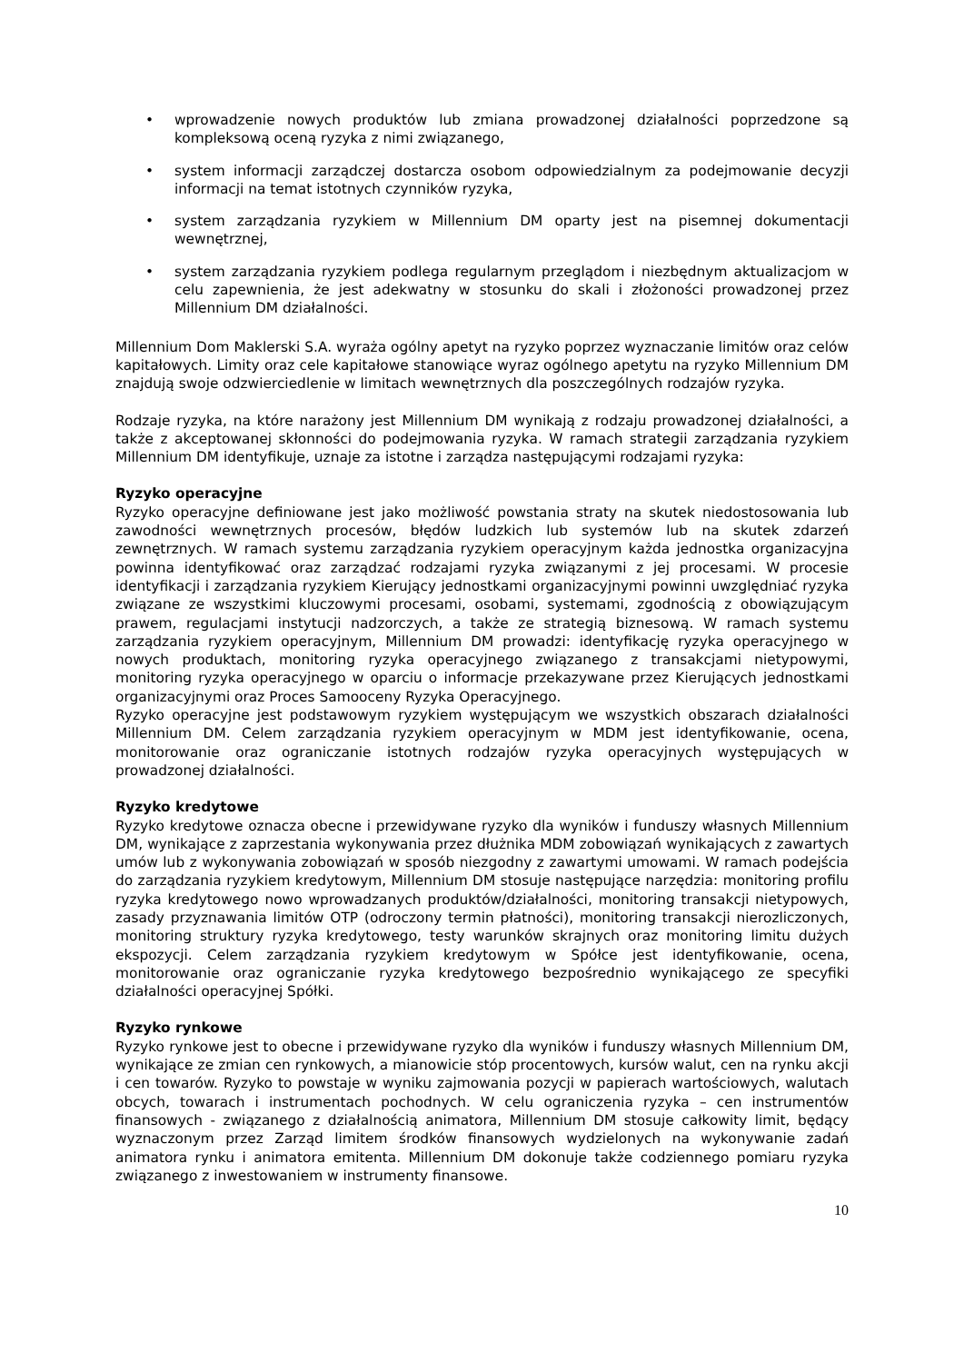• wprowadzenie nowych produktów lub zmiana prowadzonej działalności poprzedzone są kompleksową oceną ryzyka z nimi związanego,
• system informacji zarządczej dostarcza osobom odpowiedzialnym za podejmowanie decyzji informacji na temat istotnych czynników ryzyka,
• system zarządzania ryzykiem w Millennium DM oparty jest na pisemnej dokumentacji wewnętrznej,
• system zarządzania ryzykiem podlega regularnym przeglądom i niezbędnym aktualizacjom w celu zapewnienia, że jest adekwatny w stosunku do skali i złożoności prowadzonej przez Millennium DM działalności.
Millennium Dom Maklerski S.A. wyraża ogólny apetyt na ryzyko poprzez wyznaczanie limitów oraz celów kapitałowych. Limity oraz cele kapitałowe stanowiące wyraz ogólnego apetytu na ryzyko Millennium DM znajdują swoje odzwierciedlenie w limitach wewnętrznych dla poszczególnych rodzajów ryzyka.
Rodzaje ryzyka, na które narażony jest Millennium DM wynikają z rodzaju prowadzonej działalności, a także z akceptowanej skłonności do podejmowania ryzyka. W ramach strategii zarządzania ryzykiem Millennium DM identyfikuje, uznaje za istotne i zarządza następującymi rodzajami ryzyka:
Ryzyko operacyjne
Ryzyko operacyjne definiowane jest jako możliwość powstania straty na skutek niedostosowania lub zawodności wewnętrznych procesów, błędów ludzkich lub systemów lub na skutek zdarzeń zewnętrznych. W ramach systemu zarządzania ryzykiem operacyjnym każda jednostka organizacyjna powinna identyfikować oraz zarządzać rodzajami ryzyka związanymi z jej procesami. W procesie identyfikacji i zarządzania ryzykiem Kierujący jednostkami organizacyjnymi powinni uwzględniać ryzyka związane ze wszystkimi kluczowymi procesami, osobami, systemami, zgodnością z obowiązującym prawem, regulacjami instytucji nadzorczych, a także ze strategią biznesową. W ramach systemu zarządzania ryzykiem operacyjnym, Millennium DM prowadzi: identyfikację ryzyka operacyjnego w nowych produktach, monitoring ryzyka operacyjnego związanego z transakcjami nietypowymi, monitoring ryzyka operacyjnego w oparciu o informacje przekazywane przez Kierujących jednostkami organizacyjnymi oraz Proces Samooceny Ryzyka Operacyjnego.
Ryzyko operacyjne jest podstawowym ryzykiem występującym we wszystkich obszarach działalności Millennium DM. Celem zarządzania ryzykiem operacyjnym w MDM jest identyfikowanie, ocena, monitorowanie oraz ograniczanie istotnych rodzajów ryzyka operacyjnych występujących w prowadzonej działalności.
Ryzyko kredytowe
Ryzyko kredytowe oznacza obecne i przewidywane ryzyko dla wyników i funduszy własnych Millennium DM, wynikające z zaprzestania wykonywania przez dłużnika MDM zobowiązań wynikających z zawartych umów lub z wykonywania zobowiązań w sposób niezgodny z zawartymi umowami. W ramach podejścia do zarządzania ryzykiem kredytowym, Millennium DM stosuje następujące narzędzia: monitoring profilu ryzyka kredytowego nowo wprowadzanych produktów/działalności, monitoring transakcji nietypowych, zasady przyznawania limitów OTP (odroczony termin płatności), monitoring transakcji nierozliczonych, monitoring struktury ryzyka kredytowego, testy warunków skrajnych oraz monitoring limitu dużych ekspozycji. Celem zarządzania ryzykiem kredytowym w Spółce jest identyfikowanie, ocena, monitorowanie oraz ograniczanie ryzyka kredytowego bezpośrednio wynikającego ze specyfiki działalności operacyjnej Spółki.
Ryzyko rynkowe
Ryzyko rynkowe jest to obecne i przewidywane ryzyko dla wyników i funduszy własnych Millennium DM, wynikające ze zmian cen rynkowych, a mianowicie stóp procentowych, kursów walut, cen na rynku akcji i cen towarów. Ryzyko to powstaje w wyniku zajmowania pozycji w papierach wartościowych, walutach obcych, towarach i instrumentach pochodnych. W celu ograniczenia ryzyka – cen instrumentów finansowych - związanego z działalnością animatora, Millennium DM stosuje całkowity limit, będący wyznaczonym przez Zarząd limitem środków finansowych wydzielonych na wykonywanie zadań animatora rynku i animatora emitenta. Millennium DM dokonuje także codziennego pomiaru ryzyka związanego z inwestowaniem w instrumenty finansowe.
10